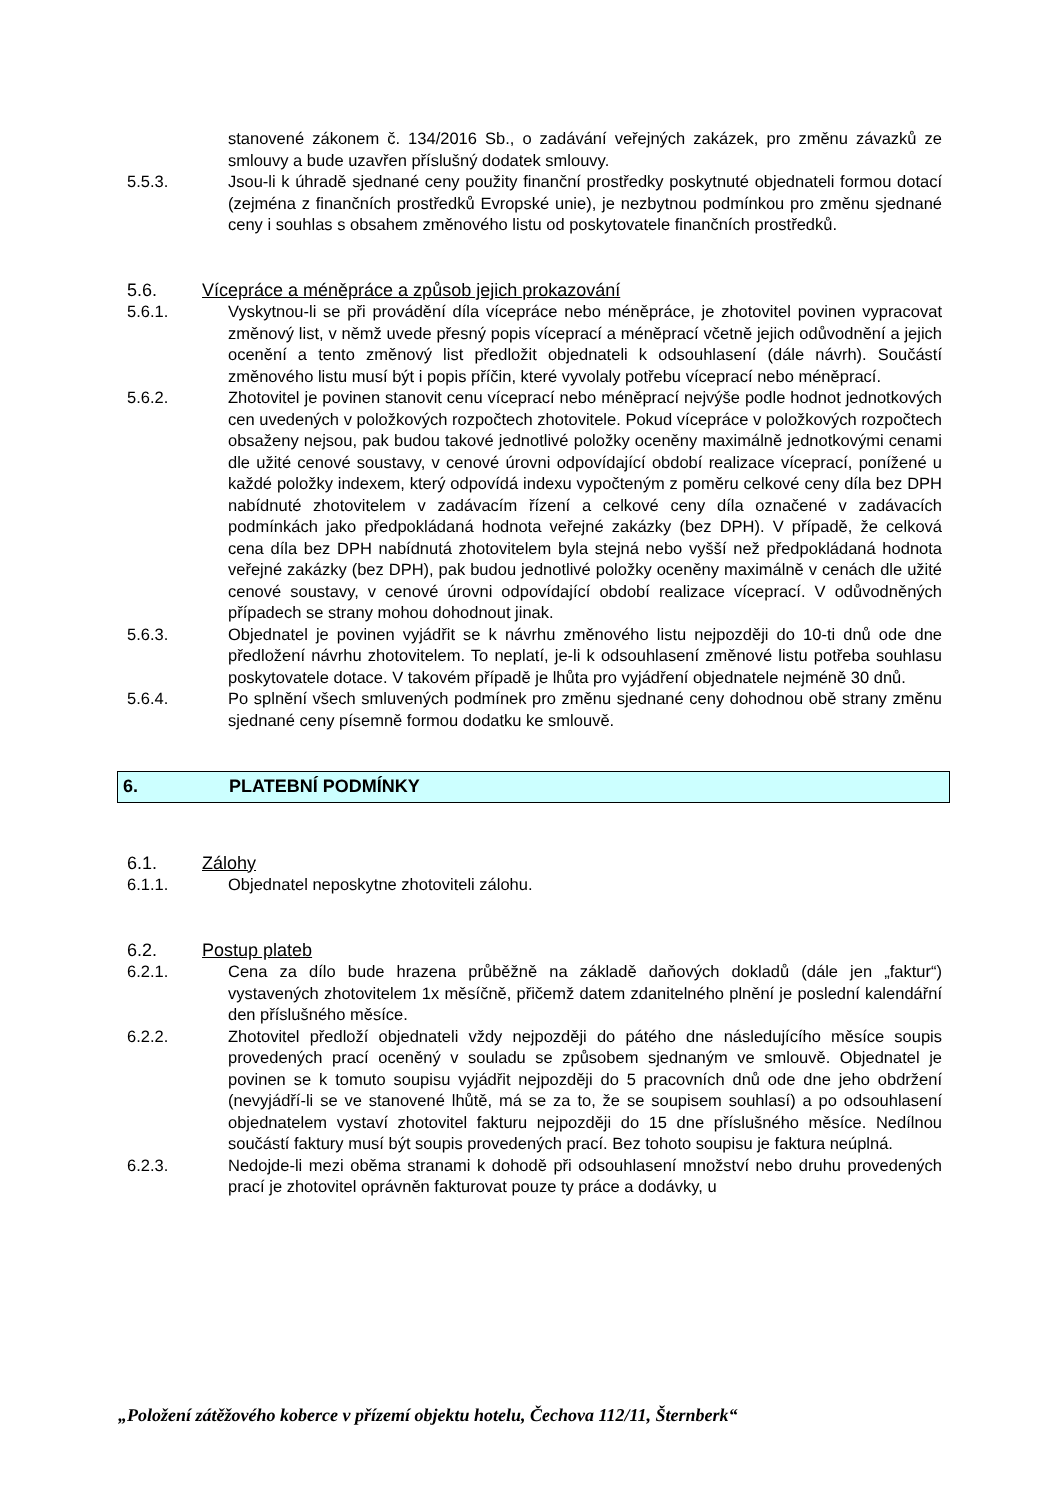stanovené zákonem č. 134/2016 Sb., o zadávání veřejných zakázek, pro změnu závazků ze smlouvy a bude uzavřen příslušný dodatek smlouvy.
5.5.3. Jsou-li k úhradě sjednané ceny použity finanční prostředky poskytnuté objednateli formou dotací (zejména z finančních prostředků Evropské unie), je nezbytnou podmínkou pro změnu sjednané ceny i souhlas s obsahem změnového listu od poskytovatele finančních prostředků.
5.6. Vícepráce a méněpráce a způsob jejich prokazování
5.6.1. Vyskytnou-li se při provádění díla vícepráce nebo méněpráce, je zhotovitel povinen vypracovat změnový list, v němž uvede přesný popis víceprací a méněprací včetně jejich odůvodnění a jejich ocenění a tento změnový list předložit objednateli k odsouhlasení (dále návrh). Součástí změnového listu musí být i popis příčin, které vyvolaly potřebu víceprací nebo méněprací.
5.6.2. Zhotovitel je povinen stanovit cenu víceprací nebo méněprací nejvýše podle hodnot jednotkových cen uvedených v položkových rozpočtech zhotovitele. Pokud vícepráce v položkových rozpočtech obsaženy nejsou, pak budou takové jednotlivé položky oceněny maximálně jednotkovými cenami dle užité cenové soustavy, v cenové úrovni odpovídající období realizace víceprací, ponížené u každé položky indexem, který odpovídá indexu vypočteným z poměru celkové ceny díla bez DPH nabídnuté zhotovitelem v zadávacím řízení a celkové ceny díla označené v zadávacích podmínkách jako předpokládaná hodnota veřejné zakázky (bez DPH). V případě, že celková cena díla bez DPH nabídnutá zhotovitelem byla stejná nebo vyšší než předpokládaná hodnota veřejné zakázky (bez DPH), pak budou jednotlivé položky oceněny maximálně v cenách dle užité cenové soustavy, v cenové úrovni odpovídající období realizace víceprací. V odůvodněných případech se strany mohou dohodnout jinak.
5.6.3. Objednatel je povinen vyjádřit se k návrhu změnového listu nejpozději do 10-ti dnů ode dne předložení návrhu zhotovitelem. To neplatí, je-li k odsouhlasení změnové listu potřeba souhlasu poskytovatele dotace. V takovém případě je lhůta pro vyjádření objednatele nejméně 30 dnů.
5.6.4. Po splnění všech smluvených podmínek pro změnu sjednané ceny dohodnou obě strany změnu sjednané ceny písemně formou dodatku ke smlouvě.
6.
PLATEBNÍ PODMÍNKY
6.1. Zálohy
6.1.1. Objednatel neposkytne zhotoviteli zálohu.
6.2. Postup plateb
6.2.1. Cena za dílo bude hrazena průběžně na základě daňových dokladů (dále jen „faktur“) vystavených zhotovitelem 1x měsíčně, přičemž datem zdanitelného plnění je poslední kalendářní den příslušného měsíce.
6.2.2. Zhotovitel předloží objednateli vždy nejpozději do pátého dne následujícího měsíce soupis provedených prací oceněný v souladu se způsobem sjednaným ve smlouvě. Objednatel je povinen se k tomuto soupisu vyjádřit nejpozději do 5 pracovních dnů ode dne jeho obdržení (nevyjádří-li se ve stanovené lhůtě, má se za to, že se soupisem souhlasí) a po odsouhlasení objednatelem vystaví zhotovitel fakturu nejpozději do 15 dne příslušného měsíce. Nedílnou součástí faktury musí být soupis provedených prací. Bez tohoto soupisu je faktura neúplná.
6.2.3. Nedojde-li mezi oběma stranami k dohodě při odsouhlasení množství nebo druhu provedených prací je zhotovitel oprávněn fakturovat pouze ty práce a dodávky, u
„Položení zátěžového koberce v přízemí objektu hotelu, Čechova 112/11, Šternberk“